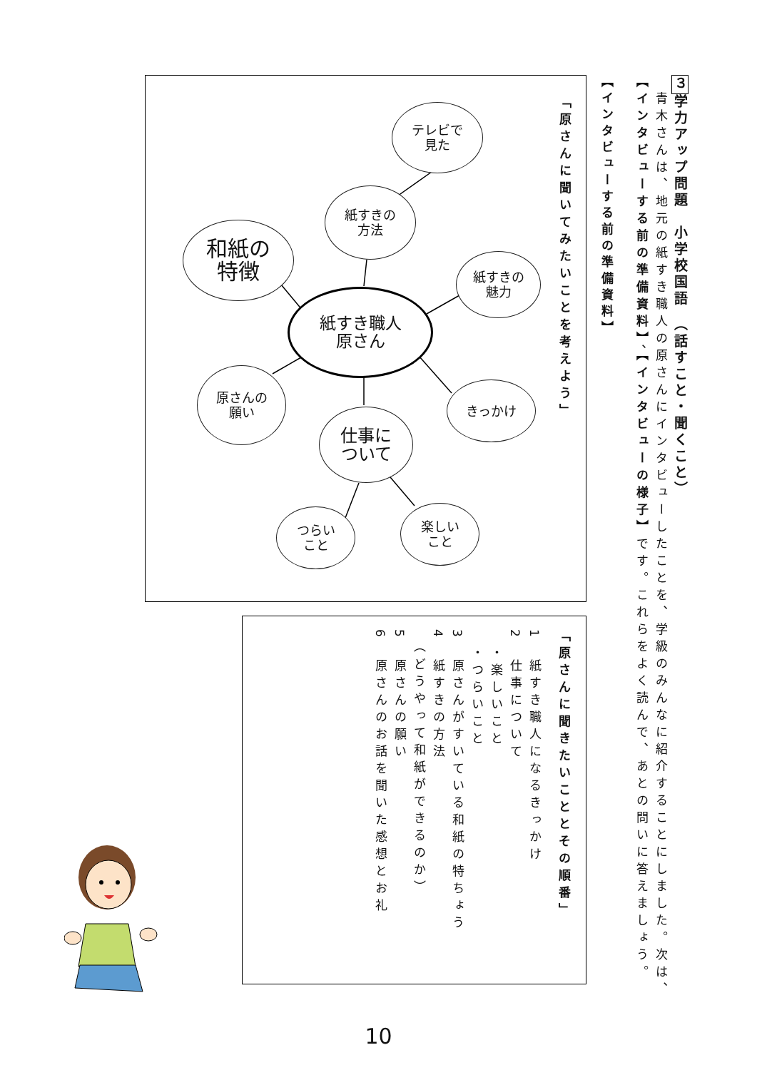３学力アップ問題　小学校国語　（話すこと・聞くこと）
　青木さんは、地元の紙すき職人の原さんにインタビューしたことを、学級のみんなに紹介することにしました。次は、【インタビューする前の準備資料】、【インタビューの様子】です。これらをよく読んで、あとの問いに答えましょう。
【インタビューする前の準備資料】
「原さんに聞いてみたいことを考えよう」
テレビで
見た
紙すきの
方法
和紙の
特徴
紙すきの
魅力
紙すき職人
原さん
原さんの
願い
きっかけ
仕事に
ついて
つらい
こと
楽しい
こと
「原さんに聞きたいこととその順番」
1　紙すき職人になるきっかけ
2　仕事について
　・楽しいこと
　・つらいこと
3　原さんがすいている和紙の特ちょう
4　紙すきの方法
　（どうやって和紙ができるのか）
5　原さんの願い
6　原さんのお話を聞いた感想とお礼
10